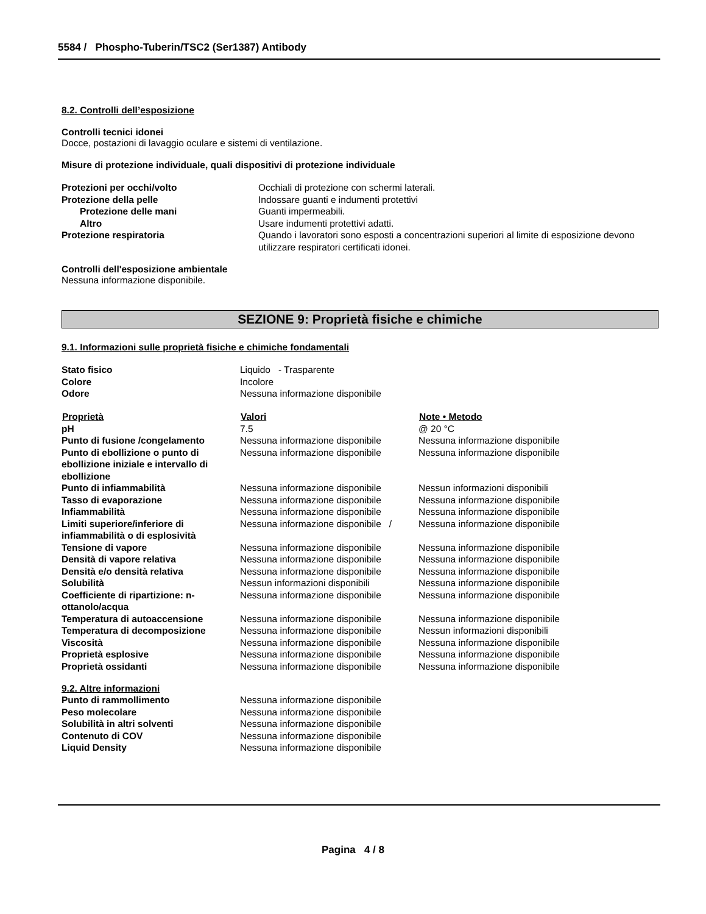5584 / Phospho-Tuberin/TSC2 (Ser1387) Antibody
8.2. Controlli dell’esposizione
Controlli tecnici idonei
Docce, postazioni di lavaggio oculare e sistemi di ventilazione.
Misure di protezione individuale, quali dispositivi di protezione individuale
| Protezioni per occhi/volto | Occhiali di protezione con schermi laterali. |
| Protezione della pelle | Indossare guanti e indumenti protettivi |
| Protezione delle mani | Guanti impermeabili. |
| Altro | Usare indumenti protettivi adatti. |
| Protezione respiratoria | Quando i lavoratori sono esposti a concentrazioni superiori al limite di esposizione devono utilizzare respiratori certificati idonei. |
Controlli dell'esposizione ambientale
Nessuna informazione disponibile.
SEZIONE 9: Proprietà fisiche e chimiche
9.1. Informazioni sulle proprietà fisiche e chimiche fondamentali
| Stato fisico | Liquido - Trasparente |
| Colore | Incolore |
| Odore | Nessuna informazione disponibile |
| Proprietà | Valori | Note • Metodo |
| --- | --- | --- |
| pH | 7.5 | @ 20 °C |
| Punto di fusione /congelamento | Nessuna informazione disponibile | Nessuna informazione disponibile |
| Punto di ebollizione o punto di ebollizione iniziale e intervallo di ebollizione | Nessuna informazione disponibile | Nessuna informazione disponibile |
| Punto di infiammabilità | Nessuna informazione disponibile | Nessun informazioni disponibili |
| Tasso di evaporazione | Nessuna informazione disponibile | Nessuna informazione disponibile |
| Infiammabilità | Nessuna informazione disponibile | Nessuna informazione disponibile |
| Limiti superiore/inferiore di infiammabilità o di esplosività | Nessuna informazione disponibile / | Nessuna informazione disponibile |
| Tensione di vapore | Nessuna informazione disponibile | Nessuna informazione disponibile |
| Densità di vapore relativa | Nessuna informazione disponibile | Nessuna informazione disponibile |
| Densità e/o densità relativa | Nessuna informazione disponibile | Nessuna informazione disponibile |
| Solubilità | Nessun informazioni disponibili | Nessuna informazione disponibile |
| Coefficiente di ripartizione: n-ottanolo/acqua | Nessuna informazione disponibile | Nessuna informazione disponibile |
| Temperatura di autoaccensione | Nessuna informazione disponibile | Nessuna informazione disponibile |
| Temperatura di decomposizione | Nessuna informazione disponibile | Nessun informazioni disponibili |
| Viscosità | Nessuna informazione disponibile | Nessuna informazione disponibile |
| Proprietà esplosive | Nessuna informazione disponibile | Nessuna informazione disponibile |
| Proprietà ossidanti | Nessuna informazione disponibile | Nessuna informazione disponibile |
9.2. Altre informazioni
| Punto di rammollimento | Nessuna informazione disponibile |
| Peso molecolare | Nessuna informazione disponibile |
| Solubilità in altri solventi | Nessuna informazione disponibile |
| Contenuto di COV | Nessuna informazione disponibile |
| Liquid Density | Nessuna informazione disponibile |
Pagina 4 / 8